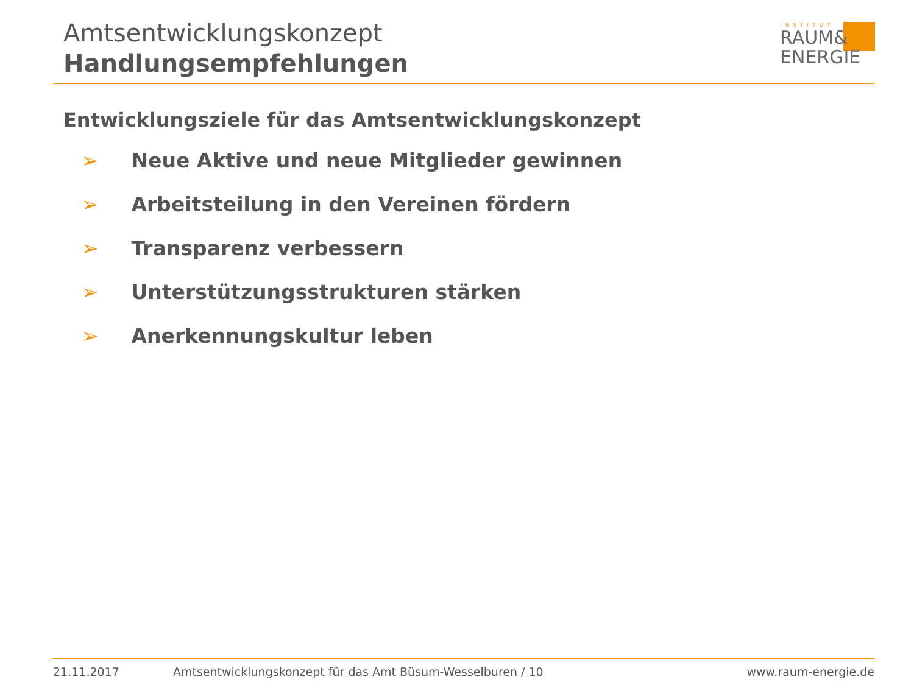Amtsentwicklungskonzept
Handlungsempfehlungen
INSTITUT
RAUM&
ENERGIE
Entwicklungsziele für das Amtsentwicklungskonzept
➢ Neue Aktive und neue Mitglieder gewinnen
➢ Arbeitsteilung in den Vereinen fördern
➢ Transparenz verbessern
➢ Unterstützungsstrukturen stärken
➢ Anerkennungskultur leben
21.11.2017 Amtsentwicklungskonzept für das Amt Büsum-Wesselburen / 10 www.raum-energie.de